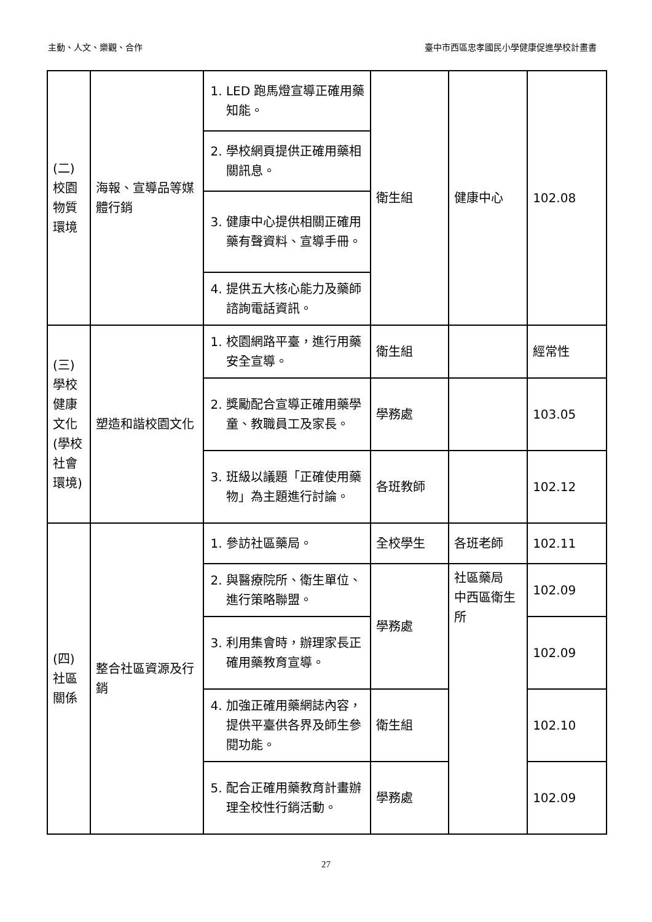主動、人文、樂觀、合作 臺中市西區忠孝國民小學健康促進學校計畫書
| (二) 校園物質環境 | 海報、宣導品等媒體行銷 | 1. LED 跑馬燈宣導正確用藥知能。 | 衛生組 | 健康中心 | 102.08 |
| | | 2. 學校網頁提供正確用藥相關訊息。 | | | |
| | | 3. 健康中心提供相關正確用藥有聲資料、宣導手冊。 | | | |
| | | 4. 提供五大核心能力及藥師諮詢電話資訊。 | | | |
| (三) 學校健康文化(學校社會環境) | 塑造和諧校園文化 | 1. 校園網路平臺，進行用藥安全宣導。 | 衛生組 | | 經常性 |
| | | 2. 獎勵配合宣導正確用藥學童、教職員工及家長。 | 學務處 | | 103.05 |
| | | 3. 班級以議題「正確使用藥物」為主題進行討論。 | 各班教師 | | 102.12 |
| (四) 社區關係 | 整合社區資源及行銷 | 1. 參訪社區藥局。 | 全校學生 | 各班老師 | 102.11 |
| | | 2. 與醫療院所、衛生單位、進行策略聯盟。 | 學務處 | 社區藥局 中西區衛生所 | 102.09 |
| | | 3. 利用集會時，辦理家長正確用藥教育宣導。 | | | 102.09 |
| | | 4. 加強正確用藥網誌內容，提供平臺供各界及師生參閱功能。 | 衛生組 | | 102.10 |
| | | 5. 配合正確用藥教育計畫辦理全校性行銷活動。 | 學務處 | | 102.09 |
27